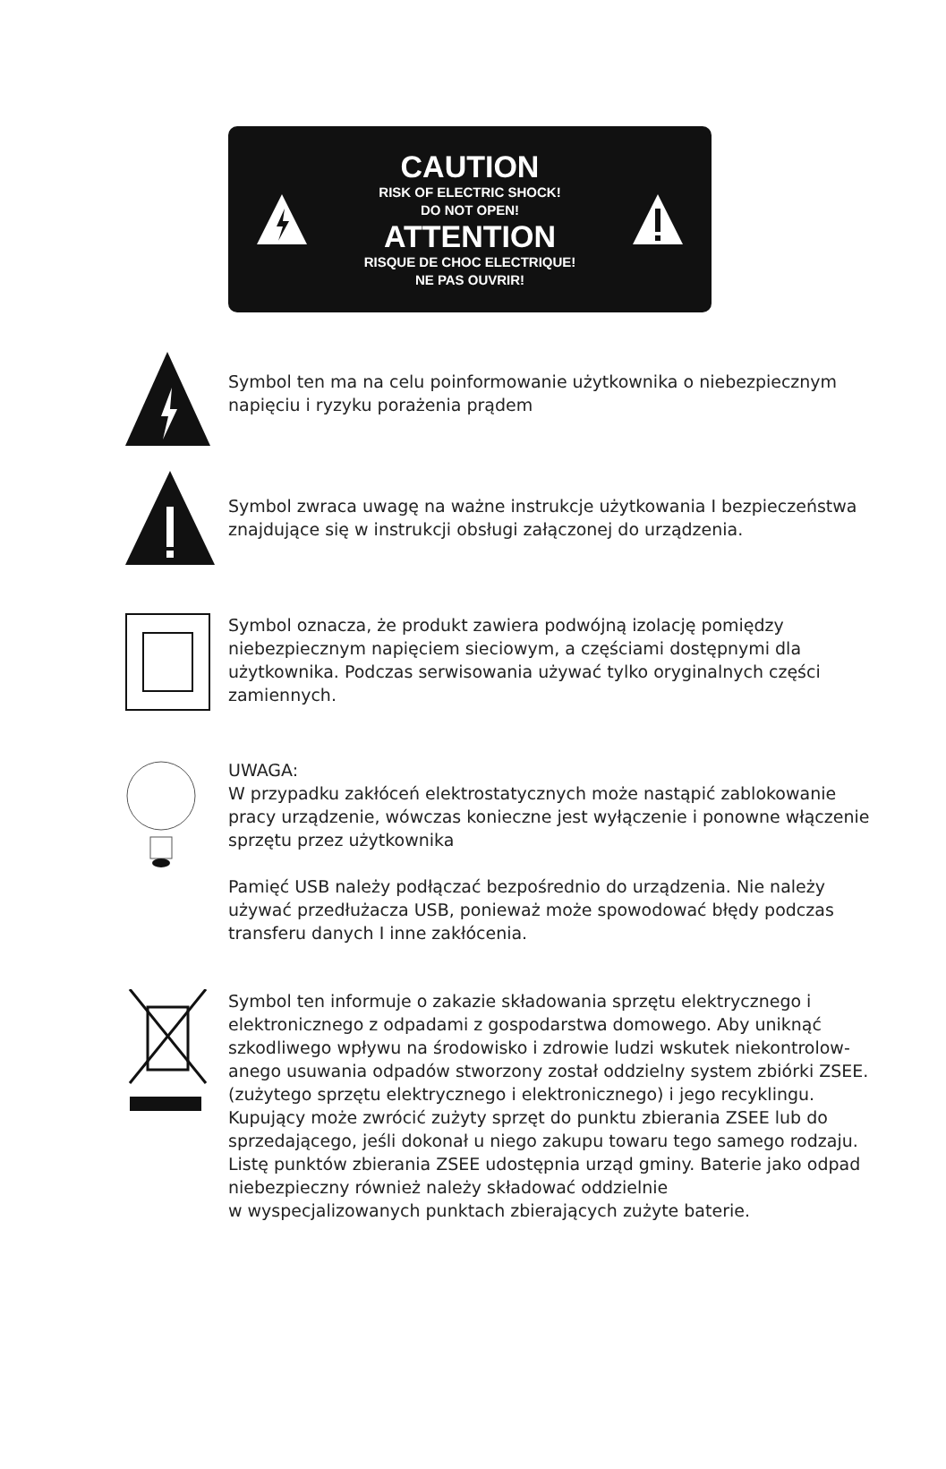CAUTION
RISK OF ELECTRIC SHOCK!
DO NOT OPEN!
ATTENTION
RISQUE DE CHOC ELECTRIQUE!
NE PAS OUVRIR!
Symbol ten ma na celu poinformowanie użytkownika o niebezpiecznym napięciu i ryzyku porażenia prądem
Symbol zwraca uwagę na ważne instrukcje użytkowania I bezpieczeństwa znajdujące się w instrukcji obsługi załączonej do urządzenia.
Symbol oznacza, że produkt zawiera podwójną izolację pomiędzy niebezpiecznym napięciem sieciowym, a częściami dostępnymi dla użytkownika. Podczas serwisowania używać tylko oryginalnych części zamiennych.
UWAGA:
W przypadku zakłóceń elektrostatycznych może nastąpić zablokowanie pracy urządzenie, wówczas konieczne jest wyłączenie i ponowne włączenie sprzętu przez użytkownika
Pamięć USB należy podłączać bezpośrednio do urządzenia. Nie należy używać przedłużacza USB, ponieważ może spowodować błędy podczas transferu danych I inne zakłócenia.
Symbol ten informuje o zakazie składowania sprzętu elektrycznego i elektronicznego z odpadami z gospodarstwa domowego. Aby uniknąć szkodliwego wpływu na środowisko i zdrowie ludzi wskutek niekontrolow-anego usuwania odpadów stworzony został oddzielny system zbiórki ZSEE. (zużytego sprzętu elektrycznego i elektronicznego) i jego recyklingu. Kupujący może zwrócić zużyty sprzęt do punktu zbierania ZSEE lub do sprzedającego, jeśli dokonał u niego zakupu towaru tego samego rodzaju. Listę punktów zbierania ZSEE udostępnia urząd gminy. Baterie jako odpad niebezpieczny również należy składować oddzielnie
w wyspecjalizowanych punktach zbierających zużyte baterie.